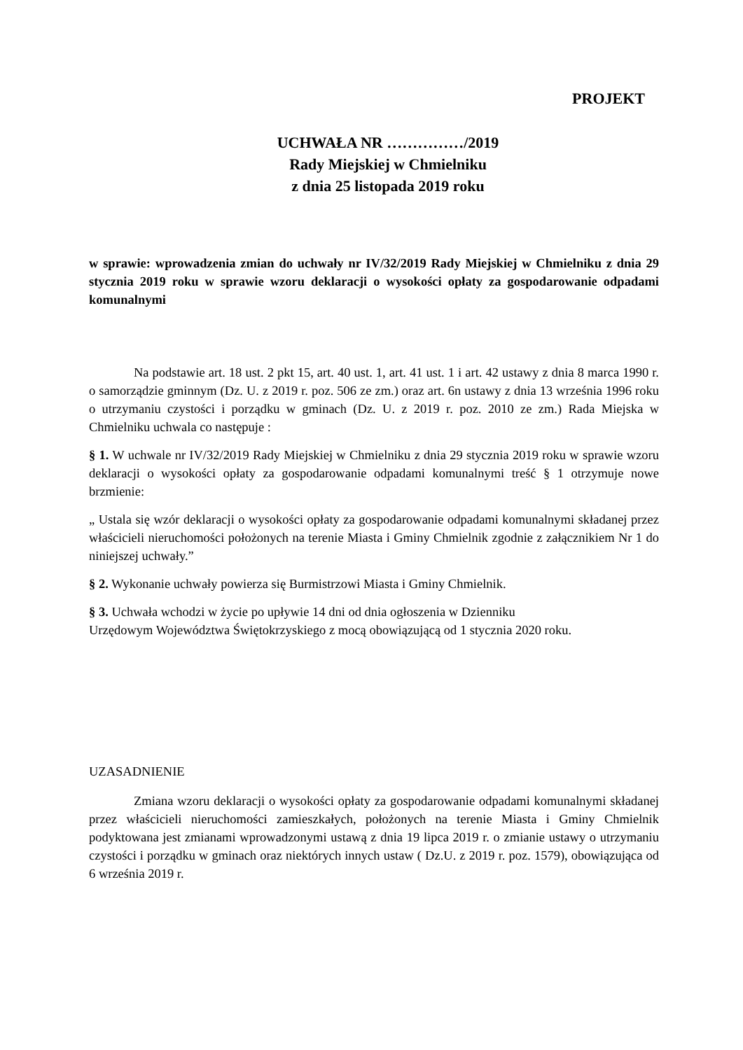PROJEKT
UCHWAŁA NR ……………/2019
Rady Miejskiej w Chmielniku
z dnia 25 listopada 2019 roku
w sprawie: wprowadzenia zmian do uchwały nr IV/32/2019 Rady Miejskiej w Chmielniku z dnia 29 stycznia 2019 roku w sprawie wzoru deklaracji o wysokości opłaty za gospodarowanie odpadami komunalnymi
Na podstawie art. 18 ust. 2 pkt 15, art. 40 ust. 1, art. 41 ust. 1 i art. 42 ustawy z dnia 8 marca 1990 r. o samorządzie gminnym (Dz. U. z 2019 r. poz. 506 ze zm.) oraz art. 6n ustawy z dnia 13 września 1996 roku o utrzymaniu czystości i porządku w gminach (Dz. U. z 2019 r. poz. 2010 ze zm.) Rada Miejska w Chmielniku uchwala co następuje :
§ 1. W uchwale nr IV/32/2019 Rady Miejskiej w Chmielniku z dnia 29 stycznia 2019 roku w sprawie wzoru deklaracji o wysokości opłaty za gospodarowanie odpadami komunalnymi treść § 1 otrzymuje nowe brzmienie:
„ Ustala się wzór deklaracji o wysokości opłaty za gospodarowanie odpadami komunalnymi składanej przez właścicieli nieruchomości położonych na terenie Miasta i Gminy Chmielnik zgodnie z załącznikiem Nr 1 do niniejszej uchwały.”
§ 2. Wykonanie uchwały powierza się Burmistrzowi Miasta i Gminy Chmielnik.
§ 3. Uchwała wchodzi w życie po upływie 14 dni od dnia ogłoszenia w Dzienniku
Urzędowym Województwa Świętokrzyskiego z mocą obowiązującą od 1 stycznia 2020 roku.
UZASADNIENIE
Zmiana wzoru deklaracji o wysokości opłaty za gospodarowanie odpadami komunalnymi składanej przez właścicieli nieruchomości zamieszkałych, położonych na terenie Miasta i Gminy Chmielnik podyktowana jest zmianami wprowadzonymi ustawą z dnia 19 lipca 2019 r. o zmianie ustawy o utrzymaniu czystości i porządku w gminach oraz niektórych innych ustaw ( Dz.U. z 2019 r. poz. 1579), obowiązująca od 6 września 2019 r.